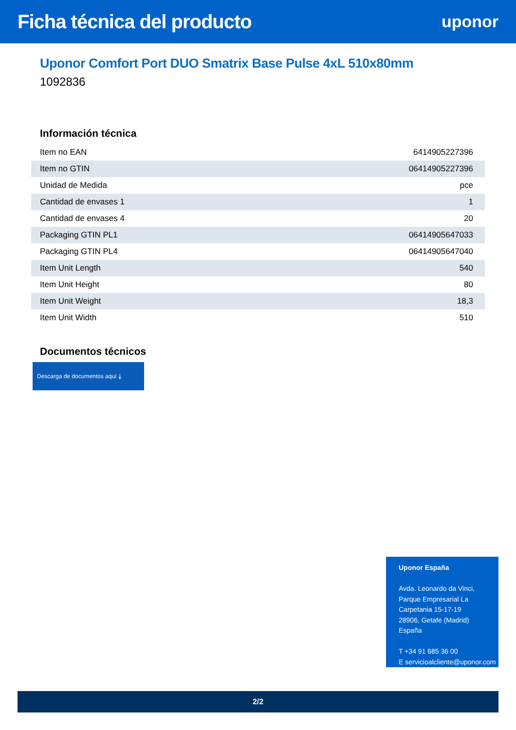Ficha técnica del producto
uponor
Uponor Comfort Port DUO Smatrix Base Pulse 4xL 510x80mm
1092836
Información técnica
| Item no EAN | 6414905227396 |
| Item no GTIN | 06414905227396 |
| Unidad de Medida | pce |
| Cantidad de envases 1 | 1 |
| Cantidad de envases 4 | 20 |
| Packaging GTIN PL1 | 06414905647033 |
| Packaging GTIN PL4 | 06414905647040 |
| Item Unit Length | 540 |
| Item Unit Height | 80 |
| Item Unit Weight | 18,3 |
| Item Unit Width | 510 |
Documentos técnicos
Descarga de documentos aquí ⤓
Uponor España
Avda. Leonardo da Vinci,
Parque Empresarial La
Carpetania 15-17-19
28906, Getafe (Madrid)
España
T +34 91 685 36 00
E servicioalcliente@uponor.com
2/2